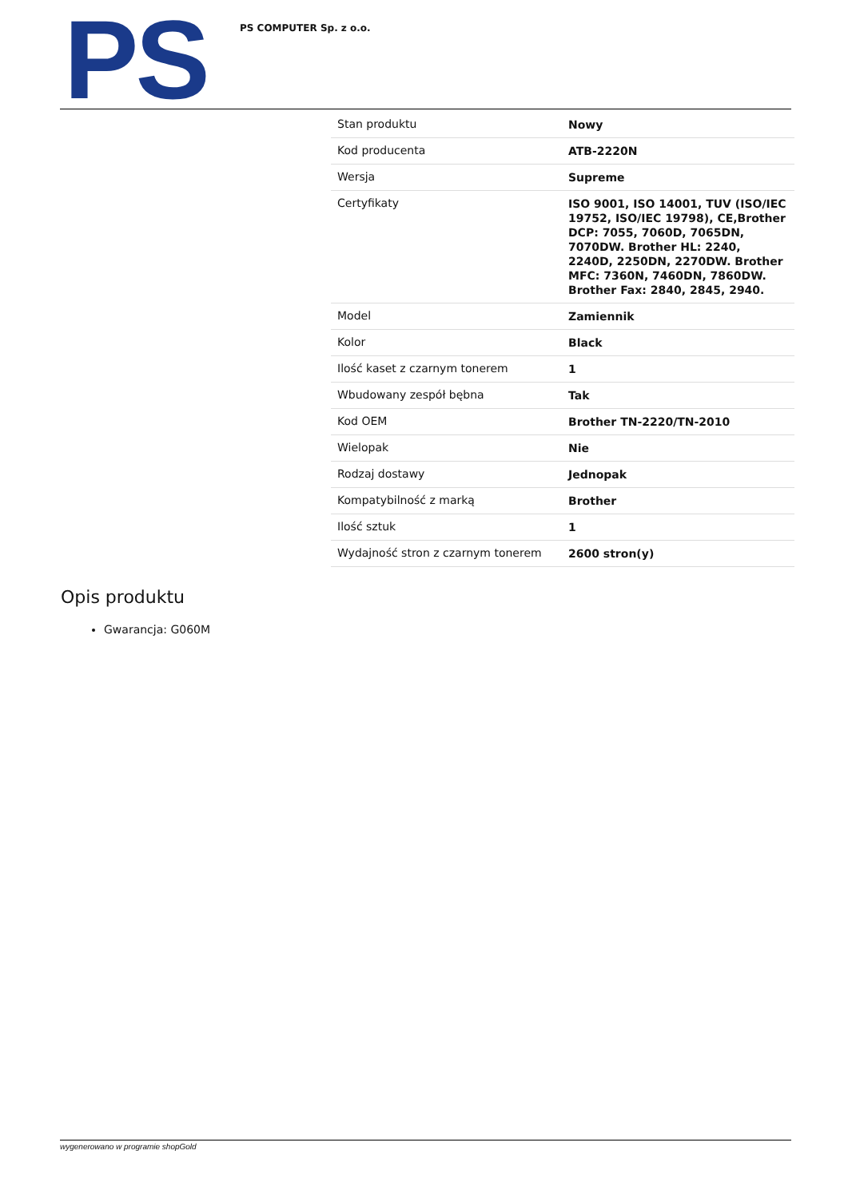PS
PS COMPUTER Sp. z o.o.
| Stan produktu | Nowy |
| Kod producenta | ATB-2220N |
| Wersja | Supreme |
| Certyfikaty | ISO 9001, ISO 14001, TUV (ISO/IEC 19752, ISO/IEC 19798), CE,Brother DCP: 7055, 7060D, 7065DN, 7070DW. Brother HL: 2240, 2240D, 2250DN, 2270DW. Brother MFC: 7360N, 7460DN, 7860DW. Brother Fax: 2840, 2845, 2940. |
| Model | Zamiennik |
| Kolor | Black |
| Ilość kaset z czarnym tonerem | 1 |
| Wbudowany zespół bębna | Tak |
| Kod OEM | Brother TN-2220/TN-2010 |
| Wielopak | Nie |
| Rodzaj dostawy | Jednopak |
| Kompatybilność z marką | Brother |
| Ilość sztuk | 1 |
| Wydajność stron z czarnym tonerem | 2600 stron(y) |
Opis produktu
Gwarancja: G060M
wygenerowano w programie shopGold